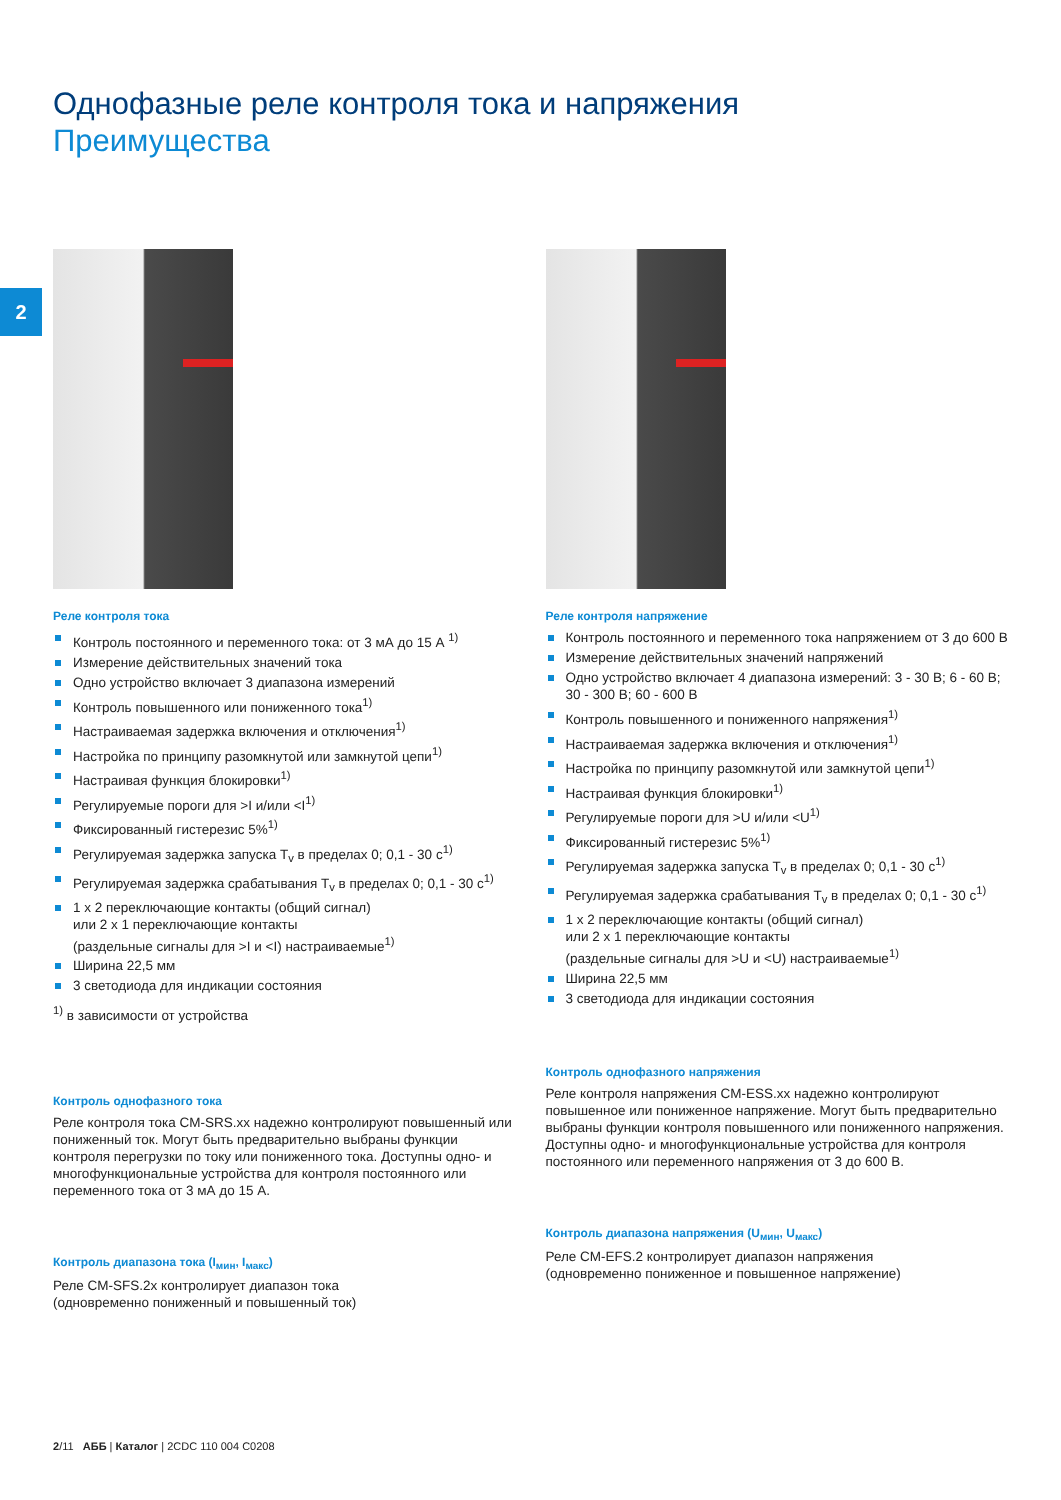2
Однофазные реле контроля тока и напряжения
Преимущества
Реле контроля тока
Контроль постоянного и переменного тока: от 3 мА до 15 А <sup>1)</sup>
Измерение действительных значений тока
Одно устройство включает 3 диапазона измерений
Контроль повышенного или пониженного тока<sup>1)</sup>
Настраиваемая задержка включения и отключения<sup>1)</sup>
Настройка по принципу разомкнутой или замкнутой цепи<sup>1)</sup>
Настраивая функция блокировки<sup>1)</sup>
Регулируемые пороги для >I и/или <I<sup>1)</sup>
Фиксированный гистерезис 5%<sup>1)</sup>
Регулируемая задержка запуска T<sub>v</sub> в пределах 0; 0,1 - 30 с<sup>1)</sup>
Регулируемая задержка срабатывания T<sub>v</sub> в пределах 0; 0,1 - 30 с<sup>1)</sup>
1 x 2 переключающие контакты (общий сигнал)
или 2 x 1 переключающие контакты
(раздельные сигналы для >I и <I) настраиваемые<sup>1)</sup>
Ширина 22,5 мм
3 светодиода для индикации состояния
<sup>1)</sup> в зависимости от устройства
Контроль однофазного тока
Реле контроля тока CM-SRS.xx надежно контролируют повышенный или пониженный ток. Могут быть предварительно выбраны функции контроля перегрузки по току или пониженного тока. Доступны одно- и многофункциональные устройства для контроля постоянного или переменного тока от 3 мА до 15 А.
Контроль диапазона тока (I<sub>мин</sub>, I<sub>макс</sub>)
Реле CM-SFS.2x контролирует диапазон тока
(одновременно пониженный и повышенный ток)
Реле контроля напряжение
Контроль постоянного и переменного тока напряжением от 3 до 600 В
Измерение действительных значений напряжений
Одно устройство включает 4 диапазона измерений: 3 - 30 В; 6 - 60 В; 30 - 300 В; 60 - 600 В
Контроль повышенного и пониженного напряжения<sup>1)</sup>
Настраиваемая задержка включения и отключения<sup>1)</sup>
Настройка по принципу разомкнутой или замкнутой цепи<sup>1)</sup>
Настраивая функция блокировки<sup>1)</sup>
Регулируемые пороги для >U и/или <U<sup>1)</sup>
Фиксированный гистерезис 5%<sup>1)</sup>
Регулируемая задержка запуска T<sub>v</sub> в пределах 0; 0,1 - 30 с<sup>1)</sup>
Регулируемая задержка срабатывания T<sub>v</sub> в пределах 0; 0,1 - 30 с<sup>1)</sup>
1 x 2 переключающие контакты (общий сигнал)
или 2 x 1 переключающие контакты
(раздельные сигналы для >U и <U) настраиваемые<sup>1)</sup>
Ширина 22,5 мм
3 светодиода для индикации состояния
Контроль однофазного напряжения
Реле контроля напряжения CM-ESS.xx надежно контролируют повышенное или пониженное напряжение. Могут быть предварительно выбраны функции контроля повышенного или пониженного напряжения. Доступны одно- и многофункциональные устройства для контроля постоянного или переменного напряжения от 3 до 600 В.
Контроль диапазона напряжения (U<sub>мин</sub>, U<sub>макс</sub>)
Реле CM-EFS.2 контролирует диапазон напряжения
(одновременно пониженное и повышенное напряжение)
2/11 АББ | Каталог | 2CDC 110 004 C0208